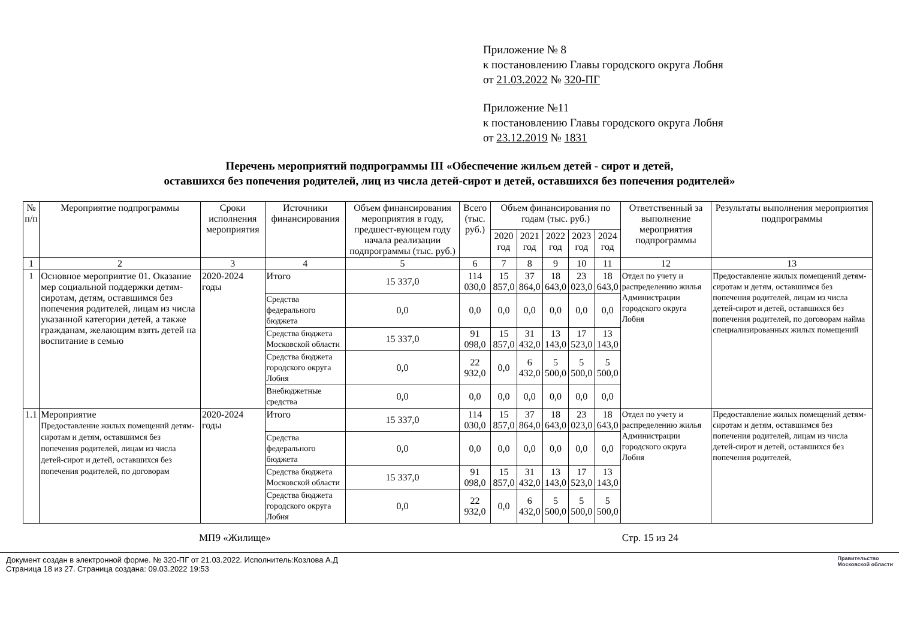Приложение № 8
к постановлению Главы городского округа Лобня
от 21.03.2022 № 320-ПГ
Приложение №11
к постановлению Главы городского округа Лобня
от 23.12.2019 № 1831
Перечень мероприятий подпрограммы III «Обеспечение жильем детей - сирот и детей,
оставшихся без попечения родителей, лиц из числа детей-сирот и детей, оставшихся без попечения родителей»
| № п/п | Мероприятие подпрограммы | Сроки исполнения мероприятия | Источники финансирования | Объем финансирования мероприятия в году, предшест-вующем году начала реализации подпрограммы (тыс. руб.) | Всего (тыс. руб.) | Объем финансирования по годам (тыс. руб.) | | | | | Ответственный за выполнение мероприятия подпрограммы | Результаты выполнения мероприятия подпрограммы |
| --- | --- | --- | --- | --- | --- | --- | --- | --- | --- | --- | --- | --- |
| | | | | | | 2020 год | 2021 год | 2022 год | 2023 год | 2024 год | | |
| 1 | 2 | 3 | 4 | 5 | 6 | 7 | 8 | 9 | 10 | 11 | 12 | 13 |
| 1 | Основное мероприятие 01. Оказание мер социальной поддержки детям-сиротам, детям, оставшимся без попечения родителей, лицам из числа указанной категории детей, а также гражданам, желающим взять детей на воспитание в семью | 2020-2024 годы | Итого | 15 337,0 | 114 030,0 | 15 857,0 | 37 864,0 | 18 643,0 | 23 023,0 | 18 643,0 | Отдел по учету и распределению жилья Администрации городского округа Лобня | Предоставление жилых помещений детям-сиротам и детям, оставшимся без попечения родителей, лицам из числа детей-сирот и детей, оставшихся без попечения родителей, по договорам найма специализированных жилых помещений |
| | | | Средства федерального бюджета | 0,0 | 0,0 | 0,0 | 0,0 | 0,0 | 0,0 | 0,0 | | |
| | | | Средства бюджета Московской области | 15 337,0 | 91 098,0 | 15 857,0 | 31 432,0 | 13 143,0 | 17 523,0 | 13 143,0 | | |
| | | | Средства бюджета городского округа Лобня | 0,0 | 22 932,0 | 0,0 | 6 432,0 | 5 500,0 | 5 500,0 | 5 500,0 | | |
| | | | Внебюджетные средства | 0,0 | 0,0 | 0,0 | 0,0 | 0,0 | 0,0 | 0,0 | | |
| 1.1 | Мероприятие Предоставление жилых помещений детям-сиротам и детям, оставшимся без попечения родителей, лицам из числа детей-сирот и детей, оставшихся без попечения родителей, по договорам | 2020-2024 годы | Итого | 15 337,0 | 114 030,0 | 15 857,0 | 37 864,0 | 18 643,0 | 23 023,0 | 18 643,0 | Отдел по учету и распределению жилья Администрации городского округа Лобня | Предоставление жилых помещений детям-сиротам и детям, оставшимся без попечения родителей, лицам из числа детей-сирот и детей, оставшихся без попечения родителей, |
| | | | Средства федерального бюджета | 0,0 | 0,0 | 0,0 | 0,0 | 0,0 | 0,0 | 0,0 | | |
| | | | Средства бюджета Московской области | 15 337,0 | 91 098,0 | 15 857,0 | 31 432,0 | 13 143,0 | 17 523,0 | 13 143,0 | | |
| | | | Средства бюджета городского округа Лобня | 0,0 | 22 932,0 | 0,0 | 6 432,0 | 5 500,0 | 5 500,0 | 5 500,0 | | |
МП9 «Жилище» Стр. 15 из 24
Документ создан в электронной форме. № 320-ПГ от 21.03.2022. Исполнитель:Козлова А.Д
Страница 18 из 27. Страница создана: 09.03.2022 19:53 Правительство
Московской области